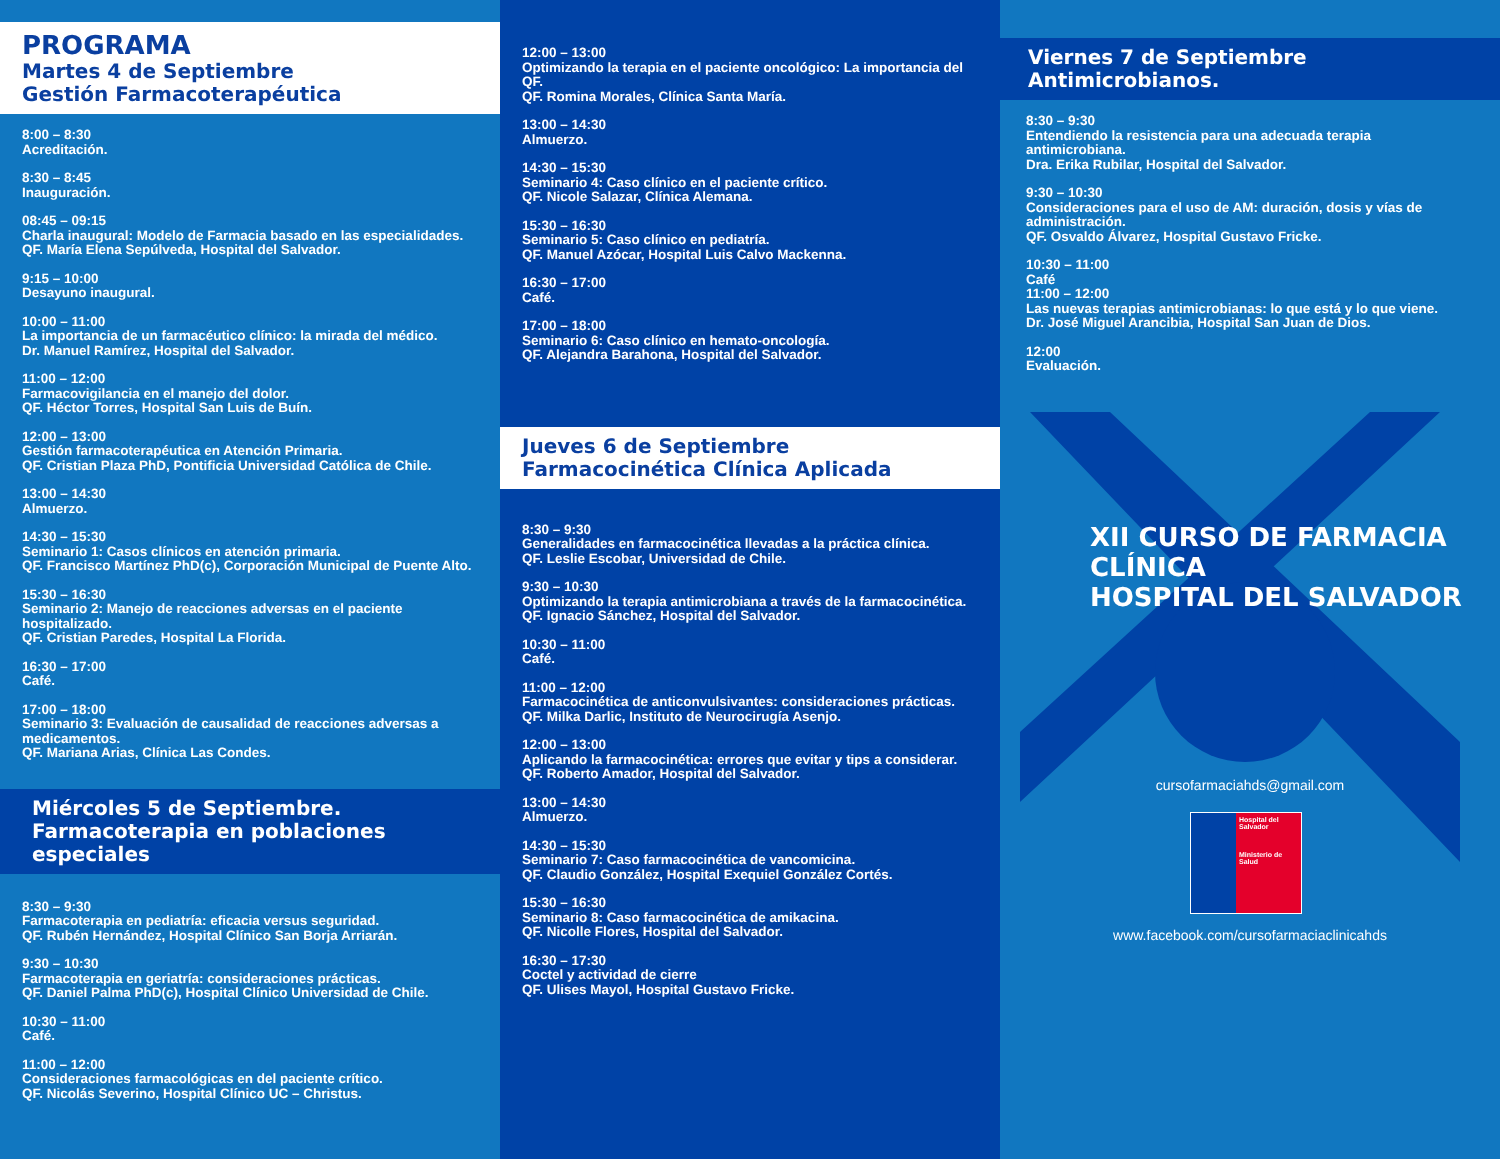PROGRAMA
Martes 4 de Septiembre
Gestión Farmacoterapéutica
8:00 – 8:30
Acreditación.
8:30 – 8:45
Inauguración.
08:45 – 09:15
Charla inaugural: Modelo de Farmacia basado en las especialidades.
QF. María Elena Sepúlveda, Hospital del Salvador.
9:15 – 10:00
Desayuno inaugural.
10:00 – 11:00
La importancia de un farmacéutico clínico: la mirada del médico.
Dr. Manuel Ramírez, Hospital del Salvador.
11:00 – 12:00
Farmacovigilancia en el manejo del dolor.
QF. Héctor Torres, Hospital San Luis de Buín.
12:00 – 13:00
Gestión farmacoterapéutica en Atención Primaria.
QF. Cristian Plaza PhD, Pontificia Universidad Católica de Chile.
13:00 – 14:30
Almuerzo.
14:30 – 15:30
Seminario 1: Casos clínicos en atención primaria.
QF. Francisco Martínez PhD(c), Corporación Municipal de Puente Alto.
15:30 – 16:30
Seminario 2: Manejo de reacciones adversas en el paciente hospitalizado.
QF. Cristian Paredes, Hospital La Florida.
16:30 – 17:00
Café.
17:00 – 18:00
Seminario 3: Evaluación de causalidad de reacciones adversas a medicamentos.
QF. Mariana Arias, Clínica Las Condes.
Miércoles 5 de Septiembre.
Farmacoterapia en poblaciones especiales
8:30 – 9:30
Farmacoterapia en pediatría: eficacia versus seguridad.
QF. Rubén Hernández, Hospital Clínico San Borja Arriarán.
9:30 – 10:30
Farmacoterapia en geriatría: consideraciones prácticas.
QF. Daniel Palma PhD(c), Hospital Clínico Universidad de Chile.
10:30 – 11:00
Café.
11:00 – 12:00
Consideraciones farmacológicas en del paciente crítico.
QF. Nicolás Severino, Hospital Clínico UC – Christus.
12:00 – 13:00
Optimizando la terapia en el paciente oncológico: La importancia del QF.
QF. Romina Morales, Clínica Santa María.
13:00 – 14:30
Almuerzo.
14:30 – 15:30
Seminario 4: Caso clínico en el paciente crítico.
QF. Nicole Salazar, Clínica Alemana.
15:30 – 16:30
Seminario 5: Caso clínico en pediatría.
QF. Manuel Azócar, Hospital Luis Calvo Mackenna.
16:30 – 17:00
Café.
17:00 – 18:00
Seminario 6: Caso clínico en hemato-oncología.
QF. Alejandra Barahona, Hospital del Salvador.
Jueves 6 de Septiembre
Farmacocinética Clínica Aplicada
8:30 – 9:30
Generalidades en farmacocinética llevadas a la práctica clínica.
QF. Leslie Escobar, Universidad de Chile.
9:30 – 10:30
Optimizando la terapia antimicrobiana a través de la farmacocinética.
QF. Ignacio Sánchez, Hospital del Salvador.
10:30 – 11:00
Café.
11:00 – 12:00
Farmacocinética de anticonvulsivantes: consideraciones prácticas.
QF. Milka Darlic, Instituto de Neurocirugía Asenjo.
12:00 – 13:00
Aplicando la farmacocinética: errores que evitar y tips a considerar.
QF. Roberto Amador, Hospital del Salvador.
13:00 – 14:30
Almuerzo.
14:30 – 15:30
Seminario 7: Caso farmacocinética de vancomicina.
QF. Claudio González, Hospital Exequiel González Cortés.
15:30 – 16:30
Seminario 8: Caso farmacocinética de amikacina.
QF. Nicolle Flores, Hospital del Salvador.
16:30 – 17:30
Coctel y actividad de cierre
QF. Ulises Mayol, Hospital Gustavo Fricke.
Viernes 7 de Septiembre
Antimicrobianos.
8:30 – 9:30
Entendiendo la resistencia para una adecuada terapia antimicrobiana.
Dra. Erika Rubilar, Hospital del Salvador.
9:30 – 10:30
Consideraciones para el uso de AM: duración, dosis y vías de administración.
QF. Osvaldo Álvarez, Hospital Gustavo Fricke.
10:30 – 11:00
Café
11:00 – 12:00
Las nuevas terapias antimicrobianas: lo que está y lo que viene.
Dr. José Miguel Arancibia, Hospital San Juan de Dios.
12:00
Evaluación.
XII CURSO DE FARMACIA CLÍNICA
HOSPITAL DEL SALVADOR
cursofarmaciahds@gmail.com
Hospital del Salvador
Ministerio de Salud
www.facebook.com/cursofarmaciaclinicahds